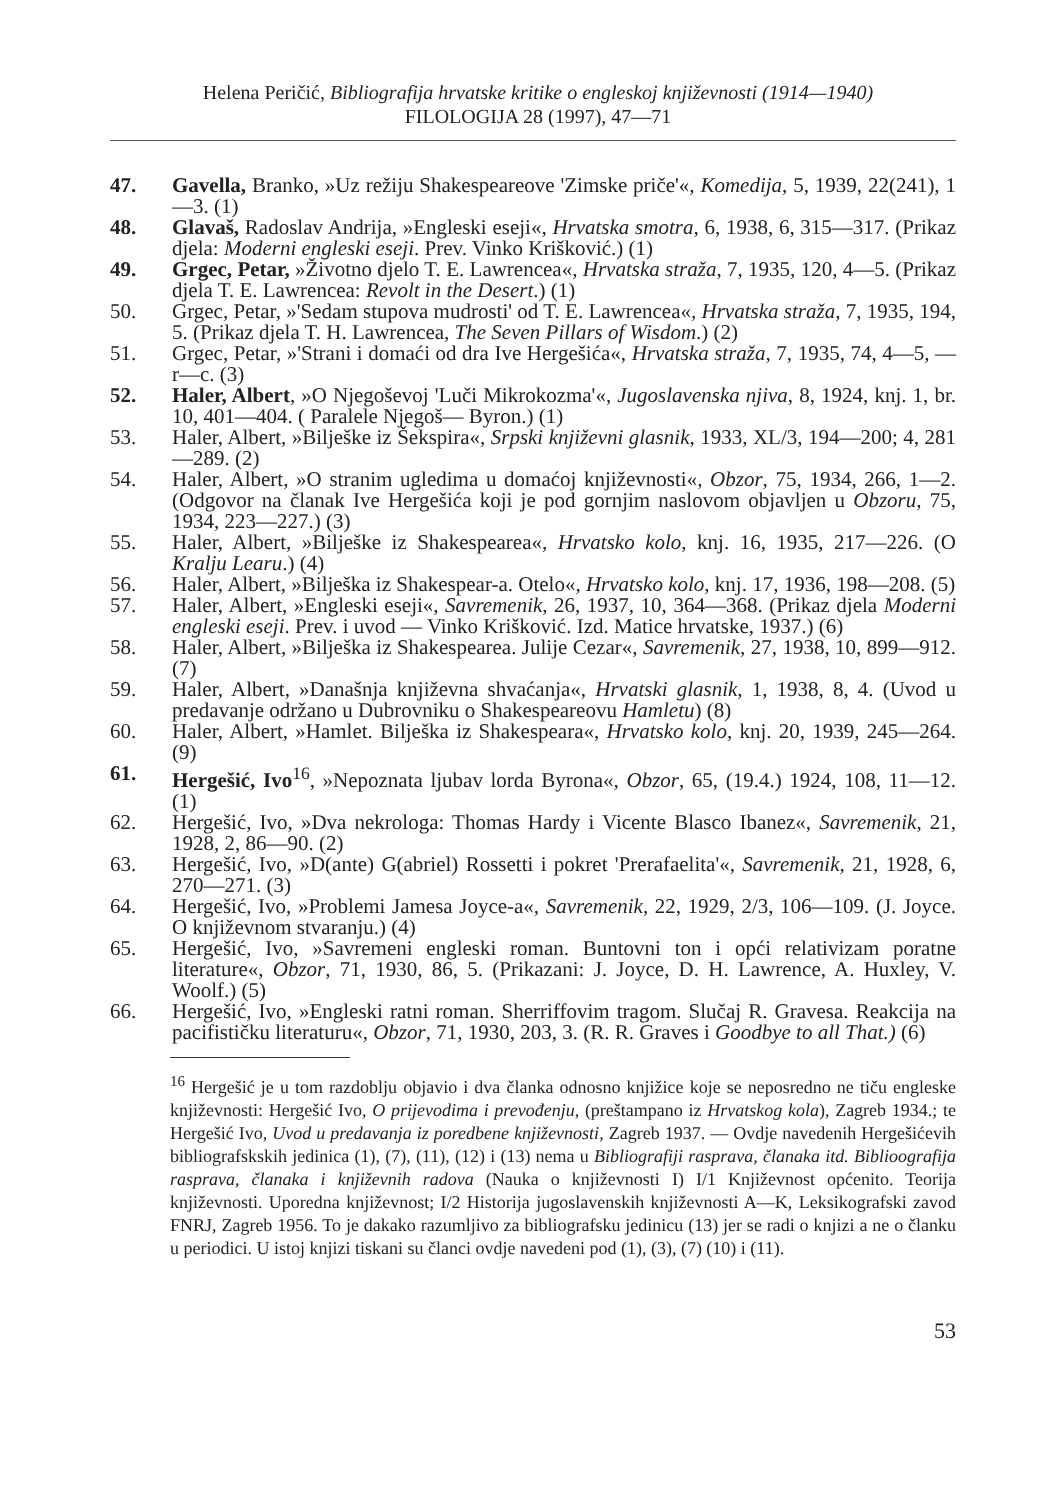Helena Peričić, Bibliografija hrvatske kritike o engleskoj književnosti (1914—1940)
FILOLOGIJA 28 (1997), 47—71
47. Gavella, Branko, »Uz režiju Shakespeareove 'Zimske priče'«, Komedija, 5, 1939, 22(241), 1—3. (1)
48. Glavaš, Radoslav Andrija, »Engleski eseji«, Hrvatska smotra, 6, 1938, 6, 315—317. (Prikaz djela: Moderni engleski eseji. Prev. Vinko Krišković.) (1)
49. Grgec, Petar, »Životno djelo T. E. Lawrencea«, Hrvatska straža, 7, 1935, 120, 4—5. (Prikaz djela T. E. Lawrencea: Revolt in the Desert.) (1)
50. Grgec, Petar, »'Sedam stupova mudrosti' od T. E. Lawrencea«, Hrvatska straža, 7, 1935, 194, 5. (Prikaz djela T. H. Lawrencea, The Seven Pillars of Wisdom.) (2)
51. Grgec, Petar, »'Strani i domaći od dra Ive Hergešića«, Hrvatska straža, 7, 1935, 74, 4—5, —r—c. (3)
52. Haler, Albert, »O Njegoševoj 'Luči Mikrokozma'«, Jugoslavenska njiva, 8, 1924, knj. 1, br. 10, 401—404. ( Paralele Njegoš— Byron.) (1)
53. Haler, Albert, »Bilješke iz Šekspira«, Srpski književni glasnik, 1933, XL/3, 194—200; 4, 281—289. (2)
54. Haler, Albert, »O stranim ugledima u domaćoj književnosti«, Obzor, 75, 1934, 266, 1—2. (Odgovor na članak Ive Hergešića koji je pod gornjim naslovom objavljen u Obzoru, 75, 1934, 223—227.) (3)
55. Haler, Albert, »Bilješke iz Shakespearea«, Hrvatsko kolo, knj. 16, 1935, 217—226. (O Kralju Learu.) (4)
56. Haler, Albert, »Bilješka iz Shakespear-a. Otelo«, Hrvatsko kolo, knj. 17, 1936, 198—208. (5)
57. Haler, Albert, »Engleski eseji«, Savremenik, 26, 1937, 10, 364—368. (Prikaz djela Moderni engleski eseji. Prev. i uvod — Vinko Krišković. Izd. Matice hrvatske, 1937.) (6)
58. Haler, Albert, »Bilješka iz Shakespearea. Julije Cezar«, Savremenik, 27, 1938, 10, 899—912. (7)
59. Haler, Albert, »Današnja književna shvaćanja«, Hrvatski glasnik, 1, 1938, 8, 4. (Uvod u predavanje održano u Dubrovniku o Shakespeareovu Hamletu) (8)
60. Haler, Albert, »Hamlet. Bilješka iz Shakespeara«, Hrvatsko kolo, knj. 20, 1939, 245—264. (9)
61. Hergešić, Ivo<sup>16</sup>, »Nepoznata ljubav lorda Byrona«, Obzor, 65, (19.4.) 1924, 108, 11—12. (1)
62. Hergešić, Ivo, »Dva nekrologa: Thomas Hardy i Vicente Blasco Ibanez«, Savremenik, 21, 1928, 2, 86—90. (2)
63. Hergešić, Ivo, »D(ante) G(abriel) Rossetti i pokret 'Prerafaelita'«, Savremenik, 21, 1928, 6, 270—271. (3)
64. Hergešić, Ivo, »Problemi Jamesa Joyce-a«, Savremenik, 22, 1929, 2/3, 106—109. (J. Joyce. O književnom stvaranju.) (4)
65. Hergešić, Ivo, »Savremeni engleski roman. Buntovni ton i opći relativizam poratne literature«, Obzor, 71, 1930, 86, 5. (Prikazani: J. Joyce, D. H. Lawrence, A. Huxley, V. Woolf.) (5)
66. Hergešić, Ivo, »Engleski ratni roman. Sherriffovim tragom. Slučaj R. Gravesa. Reakcija na pacifističku literaturu«, Obzor, 71, 1930, 203, 3. (R. R. Graves i Goodbye to all That.) (6)
<sup>16</sup> Hergešić je u tom razdoblju objavio i dva članka odnosno knjižice koje se neposredno ne tiču engleske književnosti: Hergešić Ivo, O prijevodima i prevođenju, (preštampano iz Hrvatskog kola), Zagreb 1934.; te Hergešić Ivo, Uvod u predavanja iz poredbene književnosti, Zagreb 1937. — Ovdje navedenih Hergešićevih bibliografskskih jedinica (1), (7), (11), (12) i (13) nema u Bibliografiji rasprava, članaka itd. Biblioografija rasprava, članaka i književnih radova (Nauka o književnosti I) I/1 Književnost općenito. Teorija književnosti. Uporedna književnost; I/2 Historija jugoslavenskih književnosti A—K, Leksikografski zavod FNRJ, Zagreb 1956. To je dakako razumljivo za bibliografsku jedinicu (13) jer se radi o knjizi a ne o članku u periodici. U istoj knjizi tiskani su članci ovdje navedeni pod (1), (3), (7) (10) i (11).
53